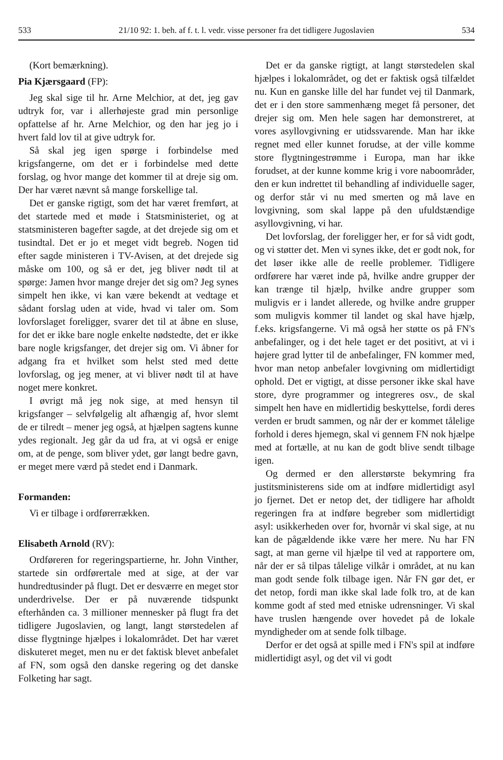533 21/10 92: 1. beh. af f. t. l. vedr. visse personer fra det tidligere Jugoslavien 534
(Kort bemærkning).
Pia Kjærsgaard (FP):
Jeg skal sige til hr. Arne Melchior, at det, jeg gav udtryk for, var i allerhøjeste grad min personlige opfattelse af hr. Arne Melchior, og den har jeg jo i hvert fald lov til at give udtryk for.
Så skal jeg igen spørge i forbindelse med krigsfangerne, om det er i forbindelse med dette forslag, og hvor mange det kommer til at dreje sig om. Der har været nævnt så mange forskellige tal.
Det er ganske rigtigt, som det har været fremført, at det startede med et møde i Statsministeriet, og at statsministeren bagefter sagde, at det drejede sig om et tusindtal. Det er jo et meget vidt begreb. Nogen tid efter sagde ministeren i TV-Avisen, at det drejede sig måske om 100, og så er det, jeg bliver nødt til at spørge: Jamen hvor mange drejer det sig om? Jeg synes simpelt hen ikke, vi kan være bekendt at vedtage et sådant forslag uden at vide, hvad vi taler om. Som lovforslaget foreligger, svarer det til at åbne en sluse, for det er ikke bare nogle enkelte nødstedte, det er ikke bare nogle krigsfanger, det drejer sig om. Vi åbner for adgang fra et hvilket som helst sted med dette lovforslag, og jeg mener, at vi bliver nødt til at have noget mere konkret.
I øvrigt må jeg nok sige, at med hensyn til krigsfanger – selvfølgelig alt afhængig af, hvor slemt de er tilredt – mener jeg også, at hjælpen sagtens kunne ydes regionalt. Jeg går da ud fra, at vi også er enige om, at de penge, som bliver ydet, gør langt bedre gavn, er meget mere værd på stedet end i Danmark.
Formanden:
Vi er tilbage i ordførerrækken.
Elisabeth Arnold (RV):
Ordføreren for regeringspartierne, hr. John Vinther, startede sin ordførertale med at sige, at der var hundredtusinder på flugt. Det er desværre en meget stor underdrivelse. Der er på nuværende tidspunkt efterhånden ca. 3 millioner mennesker på flugt fra det tidligere Jugoslavien, og langt, langt størstedelen af disse flygtninge hjælpes i lokalområdet. Det har været diskuteret meget, men nu er det faktisk blevet anbefalet af FN, som også den danske regering og det danske Folketing har sagt.
Det er da ganske rigtigt, at langt størstedelen skal hjælpes i lokalområdet, og det er faktisk også tilfældet nu. Kun en ganske lille del har fundet vej til Danmark, det er i den store sammenhæng meget få personer, det drejer sig om. Men hele sagen har demonstreret, at vores asyllovgivning er utidssvarende. Man har ikke regnet med eller kunnet forudse, at der ville komme store flygtningestrømme i Europa, man har ikke forudset, at der kunne komme krig i vore naboområder, den er kun indrettet til behandling af individuelle sager, og derfor står vi nu med smerten og må lave en lovgivning, som skal lappe på den ufuldstændige asyllovgivning, vi har.
Det lovforslag, der foreligger her, er for så vidt godt, og vi støtter det. Men vi synes ikke, det er godt nok, for det løser ikke alle de reelle problemer. Tidligere ordførere har været inde på, hvilke andre grupper der kan trænge til hjælp, hvilke andre grupper som muligvis er i landet allerede, og hvilke andre grupper som muligvis kommer til landet og skal have hjælp, f.eks. krigsfangerne. Vi må også her støtte os på FN's anbefalinger, og i det hele taget er det positivt, at vi i højere grad lytter til de anbefalinger, FN kommer med, hvor man netop anbefaler lovgivning om midlertidigt ophold. Det er vigtigt, at disse personer ikke skal have store, dyre programmer og integreres osv., de skal simpelt hen have en midlertidig beskyttelse, fordi deres verden er brudt sammen, og når der er kommet tålelige forhold i deres hjemegn, skal vi gennem FN nok hjælpe med at fortælle, at nu kan de godt blive sendt tilbage igen.
Og dermed er den allerstørste bekymring fra justitsministerens side om at indføre midlertidigt asyl jo fjernet. Det er netop det, der tidligere har afholdt regeringen fra at indføre begreber som midlertidigt asyl: usikkerheden over for, hvornår vi skal sige, at nu kan de pågældende ikke være her mere. Nu har FN sagt, at man gerne vil hjælpe til ved at rapportere om, når der er så tilpas tålelige vilkår i området, at nu kan man godt sende folk tilbage igen. Når FN gør det, er det netop, fordi man ikke skal lade folk tro, at de kan komme godt af sted med etniske udrensninger. Vi skal have truslen hængende over hovedet på de lokale myndigheder om at sende folk tilbage.
Derfor er det også at spille med i FN's spil at indføre midlertidigt asyl, og det vil vi godt